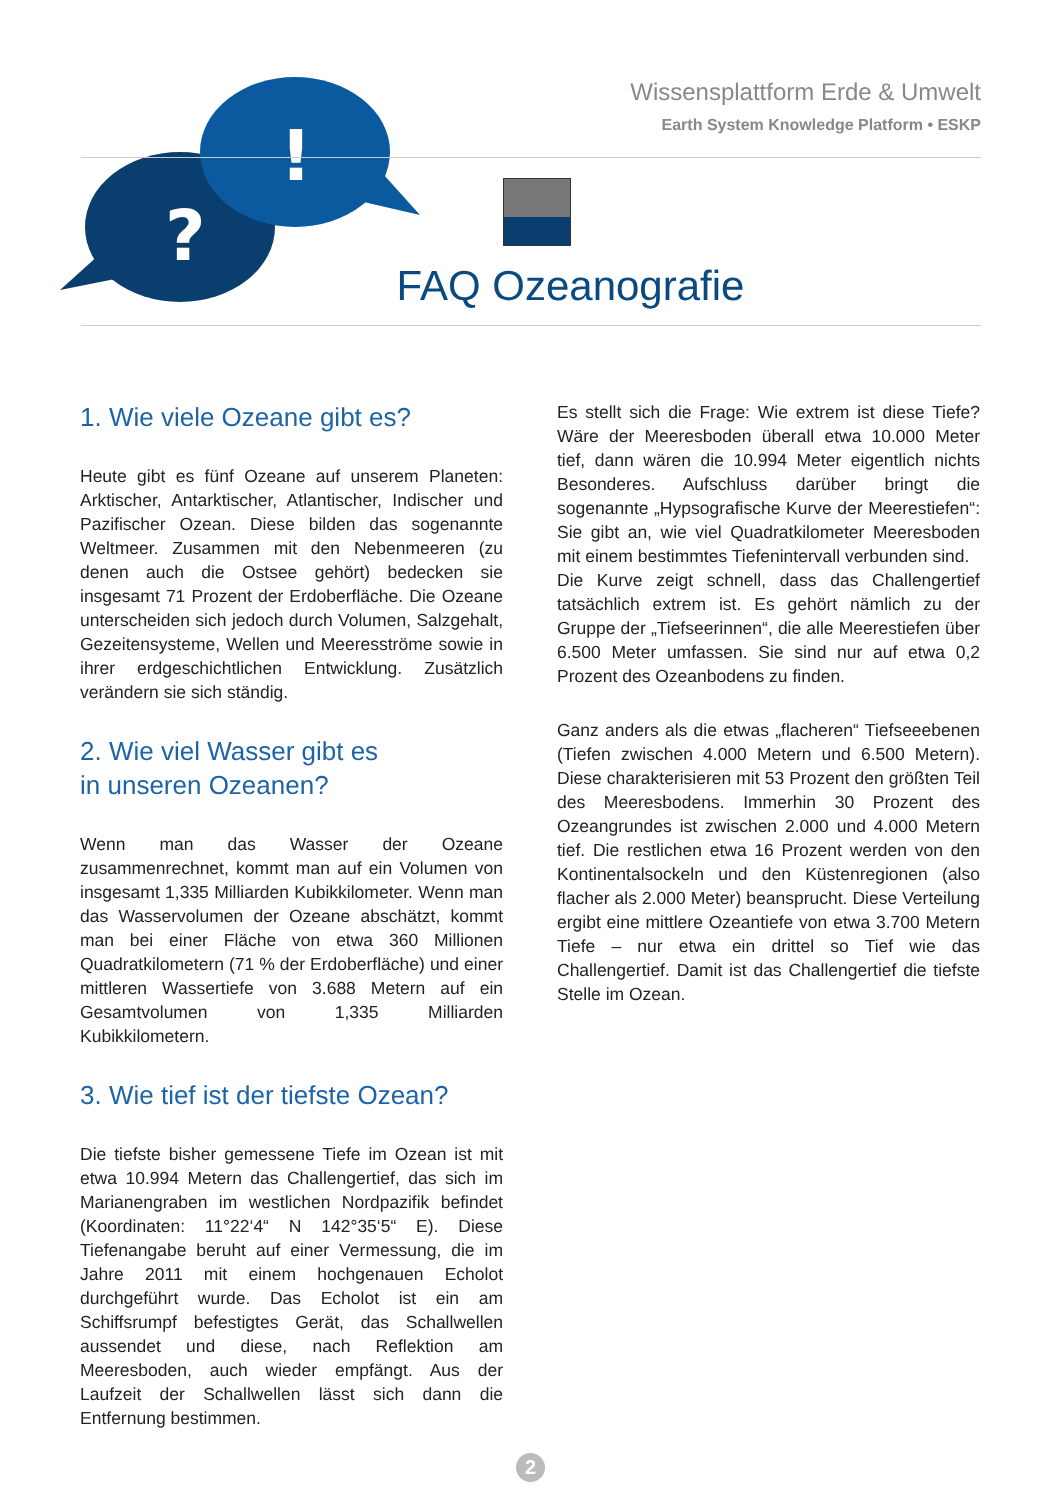?
!
Wissensplattform Erde & Umwelt
Earth System Knowledge Platform • ESKP
FAQ Ozeanografie
1. Wie viele Ozeane gibt es?
Heute gibt es fünf Ozeane auf unserem Planeten: Arktischer, Antarktischer, Atlantischer, Indischer und Pazifischer Ozean. Diese bilden das sogenannte Weltmeer. Zusammen mit den Nebenmeeren (zu denen auch die Ostsee gehört) bedecken sie insgesamt 71 Prozent der Erdoberfläche. Die Ozeane unterscheiden sich jedoch durch Volumen, Salzgehalt, Gezeitensysteme, Wellen und Meeresströme sowie in ihrer erdgeschichtlichen Entwicklung. Zusätzlich verändern sie sich ständig.
2. Wie viel Wasser gibt es
in unseren Ozeanen?
Wenn man das Wasser der Ozeane zusammenrechnet, kommt man auf ein Volumen von insgesamt 1,335 Milliarden Kubikkilometer. Wenn man das Wasservolumen der Ozeane abschätzt, kommt man bei einer Fläche von etwa 360 Millionen Quadratkilometern (71 % der Erdoberfläche) und einer mittleren Wassertiefe von 3.688 Metern auf ein Gesamtvolumen von 1,335 Milliarden Kubikkilometern.
3. Wie tief ist der tiefste Ozean?
Die tiefste bisher gemessene Tiefe im Ozean ist mit etwa 10.994 Metern das Challengertief, das sich im Marianengraben im westlichen Nordpazifik befindet (Koordinaten: 11°22‘4“ N 142°35‘5“ E). Diese Tiefenangabe beruht auf einer Vermessung, die im Jahre 2011 mit einem hochgenauen Echolot durchgeführt wurde. Das Echolot ist ein am Schiffsrumpf befestigtes Gerät, das Schallwellen aussendet und diese, nach Reflektion am Meeresboden, auch wieder empfängt. Aus der Laufzeit der Schallwellen lässt sich dann die Entfernung bestimmen.
Es stellt sich die Frage: Wie extrem ist diese Tiefe? Wäre der Meeresboden überall etwa 10.000 Meter tief, dann wären die 10.994 Meter eigentlich nichts Besonderes. Aufschluss darüber bringt die sogenannte „Hypsografische Kurve der Meerestiefen“: Sie gibt an, wie viel Quadratkilometer Meeresboden mit einem bestimmtes Tiefenintervall verbunden sind.
Die Kurve zeigt schnell, dass das Challengertief tatsächlich extrem ist. Es gehört nämlich zu der Gruppe der „Tiefseerinnen“, die alle Meerestiefen über 6.500 Meter umfassen. Sie sind nur auf etwa 0,2 Prozent des Ozeanbodens zu finden.
Ganz anders als die etwas „flacheren“ Tiefseeebenen (Tiefen zwischen 4.000 Metern und 6.500 Metern). Diese charakterisieren mit 53 Prozent den größten Teil des Meeresbodens. Immerhin 30 Prozent des Ozeangrundes ist zwischen 2.000 und 4.000 Metern tief. Die restlichen etwa 16 Prozent werden von den Kontinentalsockeln und den Küstenregionen (also flacher als 2.000 Meter) beansprucht. Diese Verteilung ergibt eine mittlere Ozeantiefe von etwa 3.700 Metern Tiefe – nur etwa ein drittel so Tief wie das Challengertief. Damit ist das Challengertief die tiefste Stelle im Ozean.
2